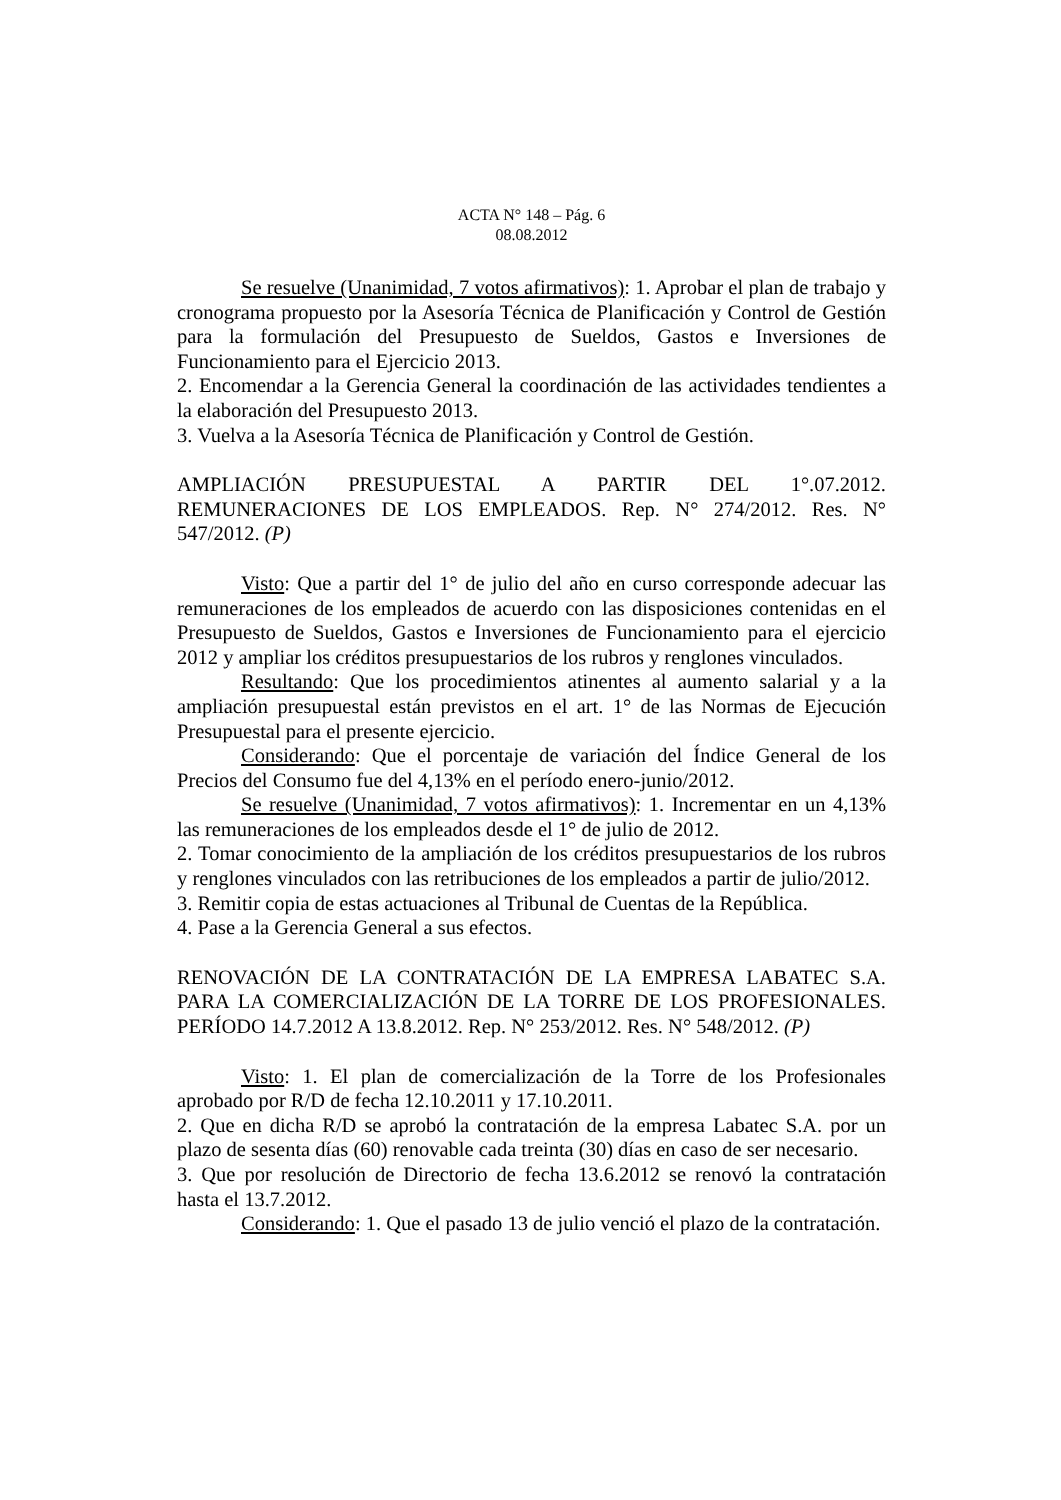ACTA N° 148 – Pág. 6
08.08.2012
Se resuelve (Unanimidad, 7 votos afirmativos): 1. Aprobar el plan de trabajo y cronograma propuesto por la Asesoría Técnica de Planificación y Control de Gestión para la formulación del Presupuesto de Sueldos, Gastos e Inversiones de Funcionamiento para el Ejercicio 2013.
2. Encomendar a la Gerencia General la coordinación de las actividades tendientes a la elaboración del Presupuesto 2013.
3. Vuelva a la Asesoría Técnica de Planificación y Control de Gestión.
AMPLIACIÓN PRESUPUESTAL A PARTIR DEL 1°.07.2012. REMUNERACIONES DE LOS EMPLEADOS. Rep. N° 274/2012. Res. N° 547/2012. (P)
Visto: Que a partir del 1° de julio del año en curso corresponde adecuar las remuneraciones de los empleados de acuerdo con las disposiciones contenidas en el Presupuesto de Sueldos, Gastos e Inversiones de Funcionamiento para el ejercicio 2012 y ampliar los créditos presupuestarios de los rubros y renglones vinculados.
Resultando: Que los procedimientos atinentes al aumento salarial y a la ampliación presupuestal están previstos en el art. 1° de las Normas de Ejecución Presupuestal para el presente ejercicio.
Considerando: Que el porcentaje de variación del Índice General de los Precios del Consumo fue del 4,13% en el período enero-junio/2012.
Se resuelve (Unanimidad, 7 votos afirmativos): 1. Incrementar en un 4,13% las remuneraciones de los empleados desde el 1° de julio de 2012.
2. Tomar conocimiento de la ampliación de los créditos presupuestarios de los rubros y renglones vinculados con las retribuciones de los empleados a partir de julio/2012.
3. Remitir copia de estas actuaciones al Tribunal de Cuentas de la República.
4. Pase a la Gerencia General a sus efectos.
RENOVACIÓN DE LA CONTRATACIÓN DE LA EMPRESA LABATEC S.A. PARA LA COMERCIALIZACIÓN DE LA TORRE DE LOS PROFESIONALES. PERÍODO 14.7.2012 A 13.8.2012. Rep. N° 253/2012. Res. N° 548/2012. (P)
Visto: 1. El plan de comercialización de la Torre de los Profesionales aprobado por R/D de fecha 12.10.2011 y 17.10.2011.
2. Que en dicha R/D se aprobó la contratación de la empresa Labatec S.A. por un plazo de sesenta días (60) renovable cada treinta (30) días en caso de ser necesario.
3. Que por resolución de Directorio de fecha 13.6.2012 se renovó la contratación hasta el 13.7.2012.
Considerando: 1. Que el pasado 13 de julio venció el plazo de la contratación.